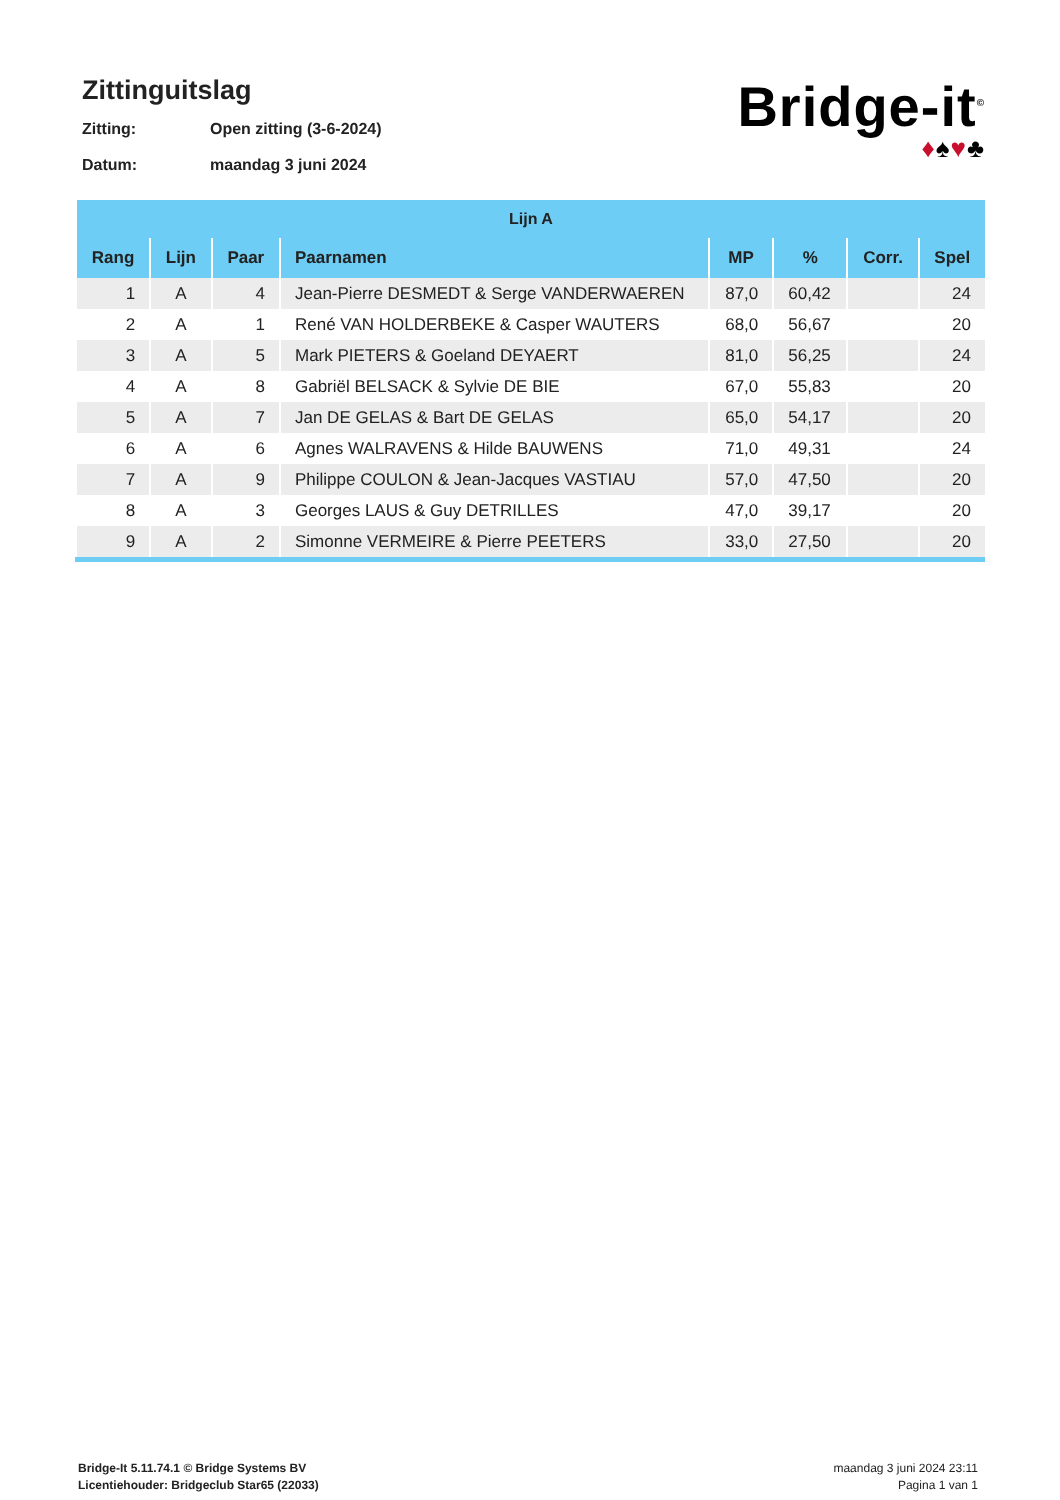Zittinguitslag
Zitting: Open zitting (3-6-2024)
Datum: maandag 3 juni 2024
Bridge-it<sup>©</sup>
♦♠♥♣
| Lijn A | | | | | | | |
| --- | --- | --- | --- | --- | --- | --- | --- |
| Rang | Lijn | Paar | Paarnamen | MP | % | Corr. | Spel |
| 1 | A | 4 | Jean-Pierre DESMEDT & Serge VANDERWAEREN | 87,0 | 60,42 | | 24 |
| 2 | A | 1 | René VAN HOLDERBEKE & Casper WAUTERS | 68,0 | 56,67 | | 20 |
| 3 | A | 5 | Mark PIETERS & Goeland DEYAERT | 81,0 | 56,25 | | 24 |
| 4 | A | 8 | Gabriël BELSACK & Sylvie DE BIE | 67,0 | 55,83 | | 20 |
| 5 | A | 7 | Jan DE GELAS & Bart DE GELAS | 65,0 | 54,17 | | 20 |
| 6 | A | 6 | Agnes WALRAVENS & Hilde BAUWENS | 71,0 | 49,31 | | 24 |
| 7 | A | 9 | Philippe COULON & Jean-Jacques VASTIAU | 57,0 | 47,50 | | 20 |
| 8 | A | 3 | Georges LAUS & Guy DETRILLES | 47,0 | 39,17 | | 20 |
| 9 | A | 2 | Simonne VERMEIRE & Pierre PEETERS | 33,0 | 27,50 | | 20 |
Bridge-It 5.11.74.1 © Bridge Systems BV
Licentiehouder: Bridgeclub Star65 (22033)
maandag 3 juni 2024 23:11
Pagina 1 van 1